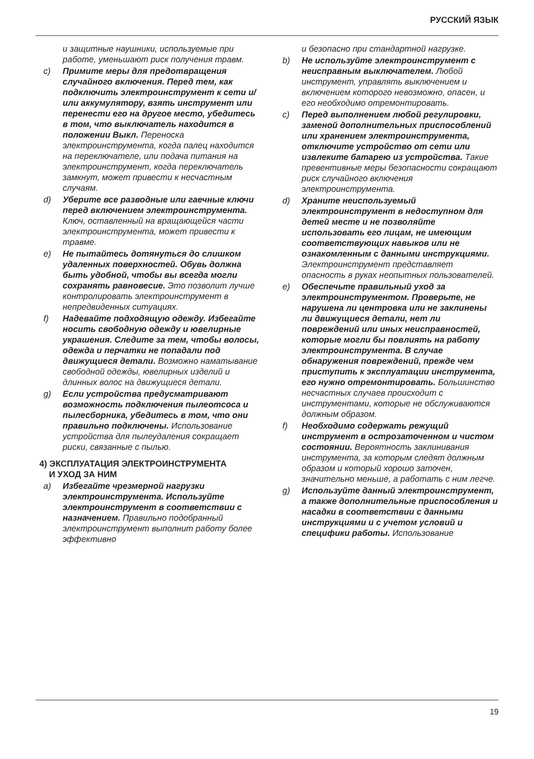РУССКИЙ ЯЗЫК
и защитные наушники, используемые при работе, уменьшают риск получения травм.
c) Примите меры для предотвращения случайного включения. Перед тем, как подключить электроинструмент к сети и/или аккумулятору, взять инструмент или перенести его на другое место, убедитесь в том, что выключатель находится в положении Выкл. Переноска электроинструмента, когда палец находится на переключателе, или подача питания на электроинструмент, когда переключатель замкнут, может привести к несчастным случаям.
d) Уберите все разводные или гаечные ключи перед включением электроинструмента. Ключ, оставленный на вращающейся части электроинструмента, может привести к травме.
e) Не пытайтесь дотянуться до слишком удаленных поверхностей. Обувь должна быть удобной, чтобы вы всегда могли сохранять равновесие. Это позволит лучше контролировать электроинструмент в непредвиденных ситуациях.
f) Надевайте подходящую одежду. Избегайте носить свободную одежду и ювелирные украшения. Следите за тем, чтобы волосы, одежда и перчатки не попадали под движущиеся детали. Возможно наматывание свободной одежды, ювелирных изделий и длинных волос на движущиеся детали.
g) Если устройства предусматривают возможность подключения пылеотсоса и пылесборника, убедитесь в том, что они правильно подключены. Использование устройства для пылеудаления сокращает риски, связанные с пылью.
4) ЭКСПЛУАТАЦИЯ ЭЛЕКТРОИНСТРУМЕНТА
И УХОД ЗА НИМ
a) Избегайте чрезмерной нагрузки электроинструмента. Используйте электроинструмент в соответствии с назначением. Правильно подобранный электроинструмент выполнит работу более эффективно
и безопасно при стандартной нагрузке.
b) Не используйте электроинструмент с неисправным выключателем. Любой инструмент, управлять выключением и включением которого невозможно, опасен, и его необходимо отремонтировать.
c) Перед выполнением любой регулировки, заменой дополнительных приспособлений или хранением электроинструмента, отключите устройство от сети или извлеките батарею из устройства. Такие превентивные меры безопасности сокращают риск случайного включения электроинструмента.
d) Храните неиспользуемый электроинструмент в недоступном для детей месте и не позволяйте использовать его лицам, не имеющим соответствующих навыков или не ознакомленным с данными инструкциями. Электроинструмент представляет опасность в руках неопытных пользователей.
e) Обеспечьте правильный уход за электроинструментом. Проверьте, не нарушена ли центровка или не заклинены ли движущиеся детали, нет ли повреждений или иных неисправностей, которые могли бы повлиять на работу электроинструмента. В случае обнаружения повреждений, прежде чем приступить к эксплуатации инструмента, его нужно отремонтировать. Большинство несчастных случаев происходит с инструментами, которые не обслуживаются должным образом.
f) Необходимо содержать режущий инструмент в остроза­точенном и чистом состоянии. Вероятность заклинивания инструмента, за которым следят должным образом и который хорошо заточен, значительно меньше, а работать с ним легче.
g) Используйте данный электроинструмент, а также дополнительные приспособления и насадки в соответствии с данными инструкциями и с учетом условий и специфики работы. Использование
19